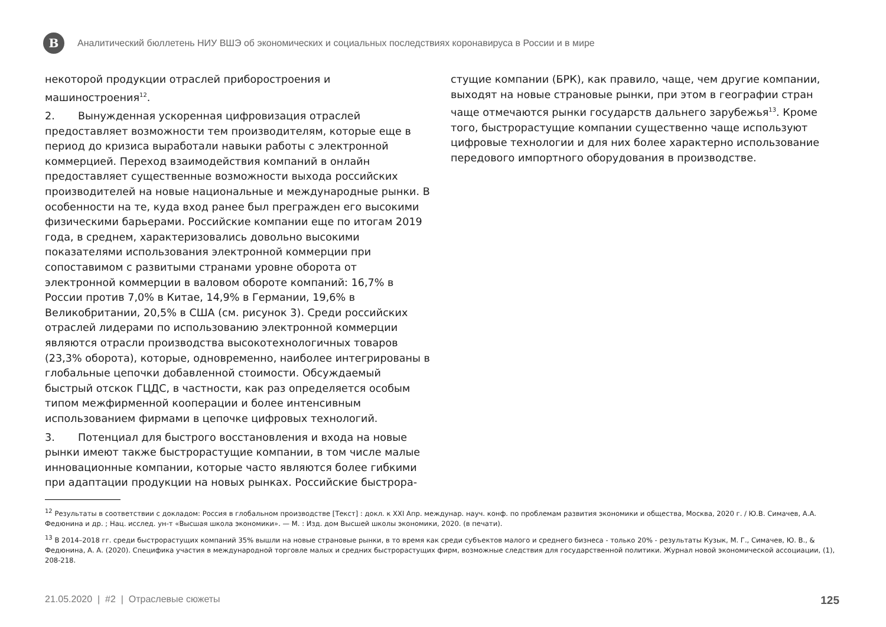В
Аналитический бюллетень НИУ ВШЭ об экономических и социальных последствиях коронавируса в России и в мире
некоторой продукции отраслей приборостроения и машиностроения<sup>12</sup>.
2. Вынужденная ускоренная цифровизация отраслей предоставляет возможности тем производителям, которые еще в период до кризиса выработали навыки работы с электронной коммерцией. Переход взаимодействия компаний в онлайн предоставляет существенные возможности выхода российских производителей на новые национальные и международные рынки. В особенности на те, куда вход ранее был прегражден его высокими физическими барьерами. Российские компании еще по итогам 2019 года, в среднем, характеризовались довольно высокими показателями использования электронной коммерции при сопоставимом с развитыми странами уровне оборота от электронной коммерции в валовом обороте компаний: 16,7% в России против 7,0% в Китае, 14,9% в Германии, 19,6% в Великобритании, 20,5% в США (см. рисунок 3). Среди российских отраслей лидерами по использованию электронной коммерции являются отрасли производства высокотехнологичных товаров (23,3% оборота), которые, одновременно, наиболее интегрированы в глобальные цепочки добавленной стоимости. Обсуждаемый быстрый отскок ГЦДС, в частности, как раз определяется особым типом межфирменной кооперации и более интенсивным использованием фирмами в цепочке цифровых технологий.
3. Потенциал для быстрого восстановления и входа на новые рынки имеют также быстрорастущие компании, в том числе малые инновационные компании, которые часто являются более гибкими при адаптации продукции на новых рынках. Российские быстрора-
стущие компании (БРК), как правило, чаще, чем другие компании, выходят на новые страновые рынки, при этом в географии стран чаще отмечаются рынки государств дальнего зарубежья<sup>13</sup>. Кроме того, быстрорастущие компании существенно чаще используют цифровые технологии и для них более характерно использование передового импортного оборудования в производстве.
<sup>12</sup> Результаты в соответствии с докладом: Россия в глобальном производстве [Текст] : докл. к XXI Апр. междунар. науч. конф. по проблемам развития экономики и общества, Москва, 2020 г. / Ю.В. Симачев, А.А. Федюнина и др. ; Нац. исслед. ун-т «Высшая школа экономики». — М. : Изд. дом Высшей школы экономики, 2020. (в печати).
<sup>13</sup> В 2014–2018 гг. среди быстрорастущих компаний 35% вышли на новые страновые рынки, в то время как среди субъектов малого и среднего бизнеса - только 20% - результаты Кузык, М. Г., Симачев, Ю. В., & Федюнина, А. А. (2020). Специфика участия в международной торговле малых и средних быстрорастущих фирм, возможные следствия для государственной политики. Журнал новой экономической ассоциации, (1), 208-218.
21.05.2020 | #2 | Отраслевые сюжеты 125